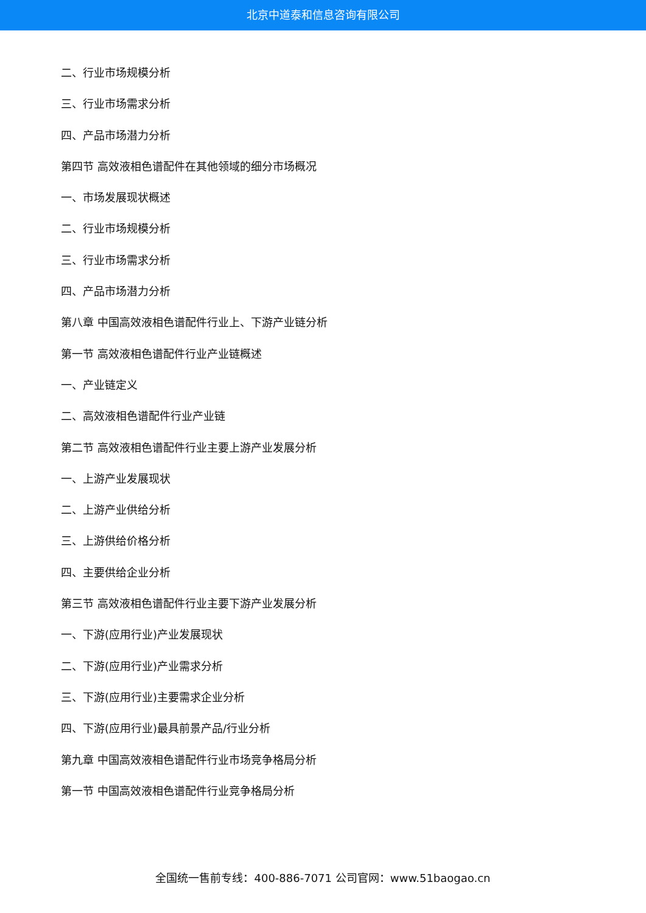北京中道泰和信息咨询有限公司
二、行业市场规模分析
三、行业市场需求分析
四、产品市场潜力分析
第四节 高效液相色谱配件在其他领域的细分市场概况
一、市场发展现状概述
二、行业市场规模分析
三、行业市场需求分析
四、产品市场潜力分析
第八章 中国高效液相色谱配件行业上、下游产业链分析
第一节 高效液相色谱配件行业产业链概述
一、产业链定义
二、高效液相色谱配件行业产业链
第二节 高效液相色谱配件行业主要上游产业发展分析
一、上游产业发展现状
二、上游产业供给分析
三、上游供给价格分析
四、主要供给企业分析
第三节 高效液相色谱配件行业主要下游产业发展分析
一、下游(应用行业)产业发展现状
二、下游(应用行业)产业需求分析
三、下游(应用行业)主要需求企业分析
四、下游(应用行业)最具前景产品/行业分析
第九章 中国高效液相色谱配件行业市场竞争格局分析
第一节 中国高效液相色谱配件行业竞争格局分析
全国统一售前专线：400-886-7071 公司官网：www.51baogao.cn